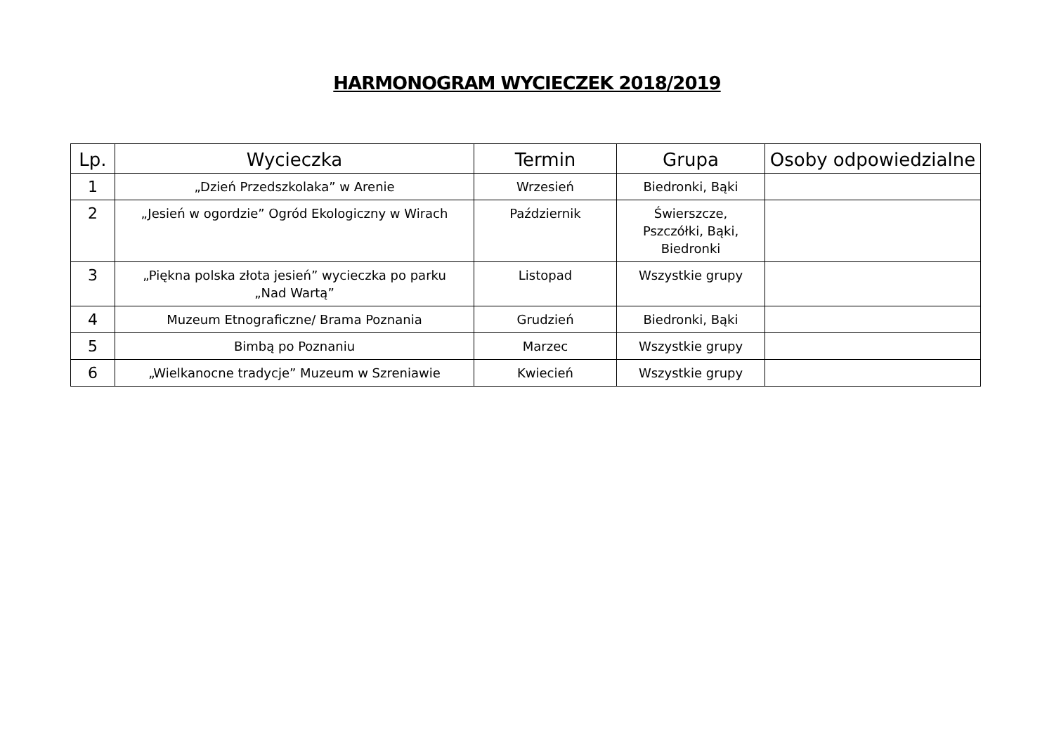HARMONOGRAM WYCIECZEK 2018/2019
| Lp. | Wycieczka | Termin | Grupa | Osoby odpowiedzialne |
| --- | --- | --- | --- | --- |
| 1 | „Dzień Przedszkolaka” w Arenie | Wrzesień | Biedronki, Bąki | |
| 2 | „Jesień w ogordzie” Ogród Ekologiczny w Wirach | Październik | Świerszcze, Pszczółki, Bąki, Biedronki | |
| 3 | „Piękna polska złota jesień” wycieczka po parku „Nad Wartą” | Listopad | Wszystkie grupy | |
| 4 | Muzeum Etnograficzne/ Brama Poznania | Grudzień | Biedronki, Bąki | |
| 5 | Bimbą po Poznaniu | Marzec | Wszystkie grupy | |
| 6 | „Wielkanocne tradycje” Muzeum w Szreniawie | Kwiecień | Wszystkie grupy | |